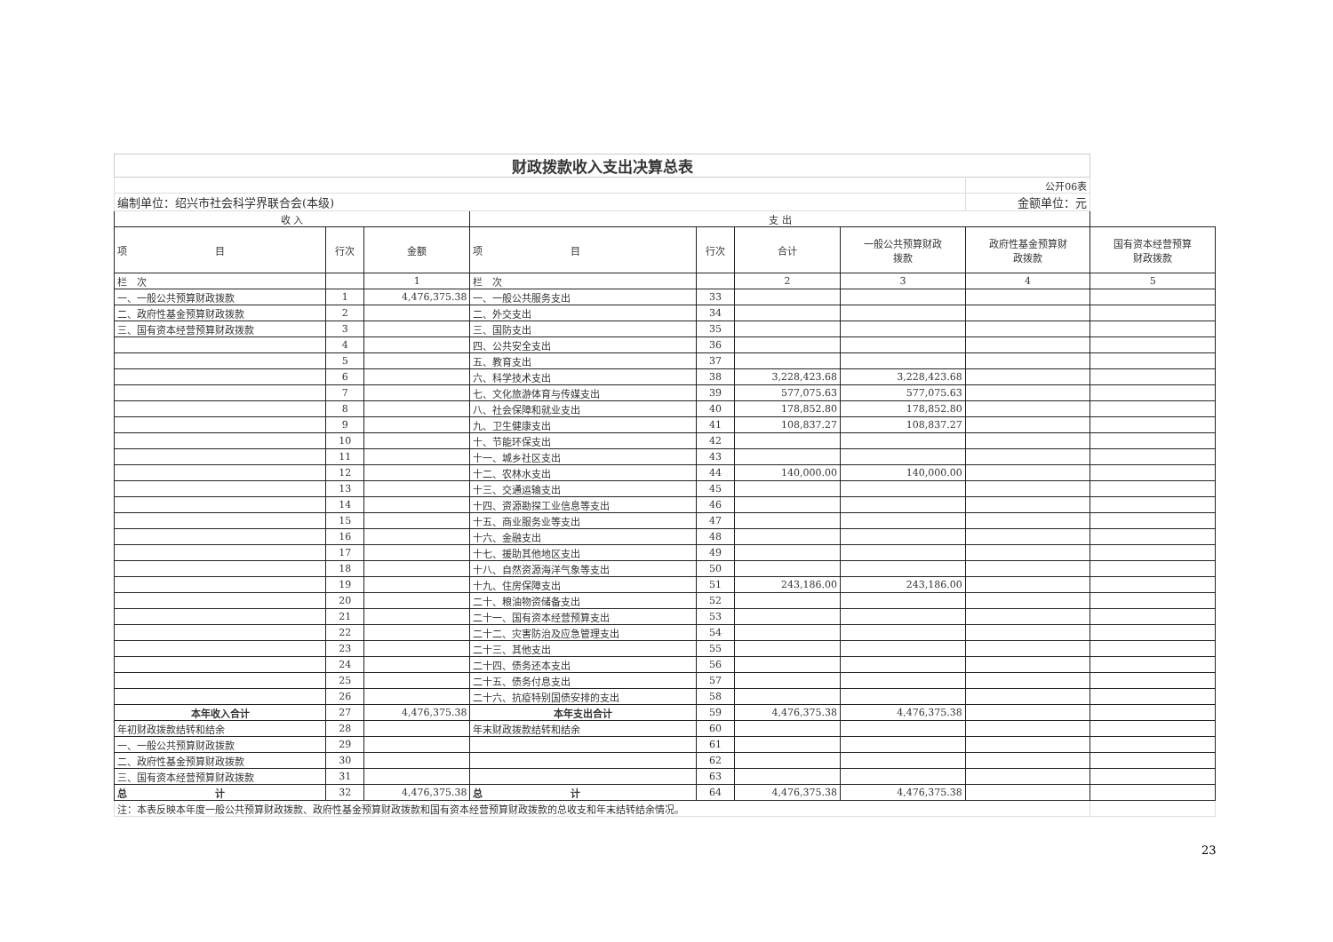| 财政拨款收入支出决算总表 | | | | | | | | |
| | | | | | | | 公开06表 | |
| 编制单位：绍兴市社会科学界联合会(本级) | | | | | | | 金额单位：元 | |
| 收 入 | | | 支 出 | | | | | |
| 项 目 | 行次 | 金额 | 项 目 | 行次 | 合计 | 一般公共预算财政 拨款 | 政府性基金预算财 政拨款 | 国有资本经营预算 财政拨款 |
| 栏 次 | | 1 | 栏 次 | | 2 | 3 | 4 | 5 |
| 一、一般公共预算财政拨款 | 1 | 4,476,375.38 | 一、一般公共服务支出 | 33 | | | | |
| 二、政府性基金预算财政拨款 | 2 | | 二、外交支出 | 34 | | | | |
| 三、国有资本经营预算财政拨款 | 3 | | 三、国防支出 | 35 | | | | |
| | 4 | | 四、公共安全支出 | 36 | | | | |
| | 5 | | 五、教育支出 | 37 | | | | |
| | 6 | | 六、科学技术支出 | 38 | 3,228,423.68 | 3,228,423.68 | | |
| | 7 | | 七、文化旅游体育与传媒支出 | 39 | 577,075.63 | 577,075.63 | | |
| | 8 | | 八、社会保障和就业支出 | 40 | 178,852.80 | 178,852.80 | | |
| | 9 | | 九、卫生健康支出 | 41 | 108,837.27 | 108,837.27 | | |
| | 10 | | 十、节能环保支出 | 42 | | | | |
| | 11 | | 十一、城乡社区支出 | 43 | | | | |
| | 12 | | 十二、农林水支出 | 44 | 140,000.00 | 140,000.00 | | |
| | 13 | | 十三、交通运输支出 | 45 | | | | |
| | 14 | | 十四、资源勘探工业信息等支出 | 46 | | | | |
| | 15 | | 十五、商业服务业等支出 | 47 | | | | |
| | 16 | | 十六、金融支出 | 48 | | | | |
| | 17 | | 十七、援助其他地区支出 | 49 | | | | |
| | 18 | | 十八、自然资源海洋气象等支出 | 50 | | | | |
| | 19 | | 十九、住房保障支出 | 51 | 243,186.00 | 243,186.00 | | |
| | 20 | | 二十、粮油物资储备支出 | 52 | | | | |
| | 21 | | 二十一、国有资本经营预算支出 | 53 | | | | |
| | 22 | | 二十二、灾害防治及应急管理支出 | 54 | | | | |
| | 23 | | 二十三、其他支出 | 55 | | | | |
| | 24 | | 二十四、债务还本支出 | 56 | | | | |
| | 25 | | 二十五、债务付息支出 | 57 | | | | |
| | 26 | | 二十六、抗疫特别国债安排的支出 | 58 | | | | |
| 本年收入合计 | 27 | 4,476,375.38 | 本年支出合计 | 59 | 4,476,375.38 | 4,476,375.38 | | |
| 年初财政拨款结转和结余 | 28 | | 年末财政拨款结转和结余 | 60 | | | | |
| 一、一般公共预算财政拨款 | 29 | | | 61 | | | | |
| 二、政府性基金预算财政拨款 | 30 | | | 62 | | | | |
| 三、国有资本经营预算财政拨款 | 31 | | | 63 | | | | |
| 总 计 | 32 | 4,476,375.38 | 总 计 | 64 | 4,476,375.38 | 4,476,375.38 | | |
| 注：本表反映本年度一般公共预算财政拨款、政府性基金预算财政拨款和国有资本经营预算财政拨款的总收支和年末结转结余情况。 | | | | | | | | |
23